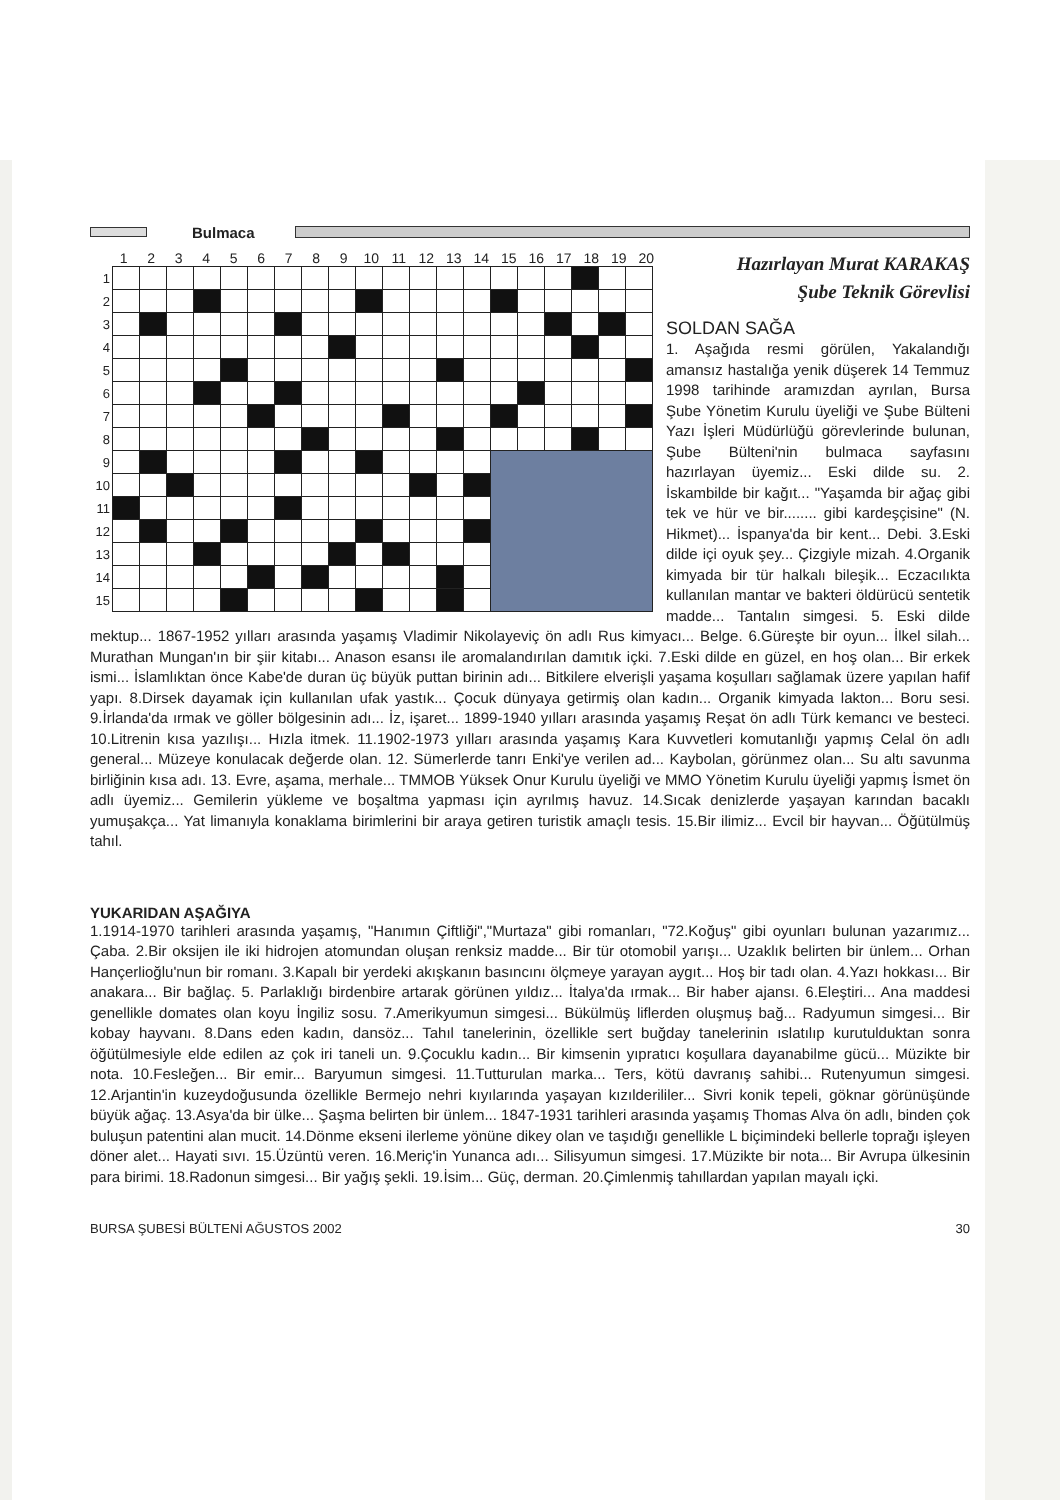Bulmaca
1 2 3 4 5 6 7 8 9 10 11 12 13 14 15 16 17 18 19 20
| 1 | | | | | | | | | | | | | | | | | | | | |
| 2 | | | | | | | | | | | | | | | | | | | | |
| 3 | | | | | | | | | | | | | | | | | | | | |
| 4 | | | | | | | | | | | | | | | | | | | | |
| 5 | | | | | | | | | | | | | | | | | | | | |
| 6 | | | | | | | | | | | | | | | | | | | | |
| 7 | | | | | | | | | | | | | | | | | | | | |
| 8 | | | | | | | | | | | | | | | | | | | | |
| 9 | | | | | | | | | | | | | | | | | | | | |
| 10 | | | | | | | | | | | | | | | | | | | | |
| 11 | | | | | | | | | | | | | | | | | | | | |
| 12 | | | | | | | | | | | | | | | | | | | | |
| 13 | | | | | | | | | | | | | | | | | | | | |
| 14 | | | | | | | | | | | | | | | | | | | | |
| 15 | | | | | | | | | | | | | | | | | | | | |
Hazırlayan Murat KARAKAŞ
Şube Teknik Görevlisi
SOLDAN SAĞA
1. Aşağıda resmi görülen, Yakalandığı amansız hastalığa yenik düşerek 14 Temmuz 1998 tarihinde aramızdan ayrılan, Bursa Şube Yönetim Kurulu üyeliği ve Şube Bülteni Yazı İşleri Müdürlüğü görevlerinde bulunan, Şube Bülteni'nin bulmaca sayfasını hazırlayan üyemiz... Eski dilde su. 2. İskambilde bir kağıt... "Yaşamda bir ağaç gibi tek ve hür ve bir........ gibi kardeşçisine" (N. Hikmet)... İspanya'da bir kent... Debi. 3.Eski dilde içi oyuk şey... Çizgiyle mizah. 4.Organik kimyada bir tür halkalı bileşik... Eczacılıkta kullanılan mantar ve bakteri öldürücü sentetik madde... Tantalın simgesi. 5. Eski dilde mektup... 1867-1952 yılları arasında yaşamış Vladimir Nikolayeviç ön adlı Rus kimyacı... Belge. 6.Güreşte bir oyun... İlkel silah... Murathan Mungan'ın bir şiir kitabı... Anason esansı ile aromalandırılan damıtık içki. 7.Eski dilde en güzel, en hoş olan... Bir erkek ismi... İslamlıktan önce Kabe'de duran üç büyük puttan birinin adı... Bitkilere elverişli yaşama koşulları sağlamak üzere yapılan hafif yapı. 8.Dirsek dayamak için kullanılan ufak yastık... Çocuk dünyaya getirmiş olan kadın... Organik kimyada lakton... Boru sesi. 9.İrlanda'da ırmak ve göller bölgesinin adı... İz, işaret... 1899-1940 yılları arasında yaşamış Reşat ön adlı Türk kemancı ve besteci. 10.Litrenin kısa yazılışı... Hızla itmek. 11.1902-1973 yılları arasında yaşamış Kara Kuvvetleri komutanlığı yapmış Celal ön adlı general... Müzeye konulacak değerde olan. 12. Sümerlerde tanrı Enki'ye verilen ad... Kaybolan, görünmez olan... Su altı savunma birliğinin kısa adı. 13. Evre, aşama, merhale... TMMOB Yüksek Onur Kurulu üyeliği ve MMO Yönetim Kurulu üyeliği yapmış İsmet ön adlı üyemiz... Gemilerin yükleme ve boşaltma yapması için ayrılmış havuz. 14.Sıcak denizlerde yaşayan karından bacaklı yumuşakça... Yat limanıyla konaklama birimlerini bir araya getiren turistik amaçlı tesis. 15.Bir ilimiz... Evcil bir hayvan... Öğütülmüş tahıl.
YUKARIDAN AŞAĞIYA
1.1914-1970 tarihleri arasında yaşamış, "Hanımın Çiftliği","Murtaza" gibi romanları, "72.Koğuş" gibi oyunları bulunan yazarımız... Çaba. 2.Bir oksijen ile iki hidrojen atomundan oluşan renksiz madde... Bir tür otomobil yarışı... Uzaklık belirten bir ünlem... Orhan Hançerlioğlu'nun bir romanı. 3.Kapalı bir yerdeki akışkanın basıncını ölçmeye yarayan aygıt... Hoş bir tadı olan. 4.Yazı hokkası... Bir anakara... Bir bağlaç. 5. Parlaklığı birdenbire artarak görünen yıldız... İtalya'da ırmak... Bir haber ajansı. 6.Eleştiri... Ana maddesi genellikle domates olan koyu İngiliz sosu. 7.Amerikyumun simgesi... Bükülmüş liflerden oluşmuş bağ... Radyumun simgesi... Bir kobay hayvanı. 8.Dans eden kadın, dansöz... Tahıl tanelerinin, özellikle sert buğday tanelerinin ıslatılıp kurutulduktan sonra öğütülmesiyle elde edilen az çok iri taneli un. 9.Çocuklu kadın... Bir kimsenin yıpratıcı koşullara dayanabilme gücü... Müzikte bir nota. 10.Fesleğen... Bir emir... Baryumun simgesi. 11.Tutturulan marka... Ters, kötü davranış sahibi... Rutenyumun simgesi. 12.Arjantin'in kuzeydoğusunda özellikle Bermejo nehri kıyılarında yaşayan kızılderililer... Sivri konik tepeli, göknar görünüşünde büyük ağaç. 13.Asya'da bir ülke... Şaşma belirten bir ünlem... 1847-1931 tarihleri arasında yaşamış Thomas Alva ön adlı, binden çok buluşun patentini alan mucit. 14.Dönme ekseni ilerleme yönüne dikey olan ve taşıdığı genellikle L biçimindeki bellerle toprağı işleyen döner alet... Hayati sıvı. 15.Üzüntü veren. 16.Meriç'in Yunanca adı... Silisyumun simgesi. 17.Müzikte bir nota... Bir Avrupa ülkesinin para birimi. 18.Radonun simgesi... Bir yağış şekli. 19.İsim... Güç, derman. 20.Çimlenmiş tahıllardan yapılan mayalı içki.
BURSA ŞUBESİ BÜLTENİ AĞUSTOS 2002 30